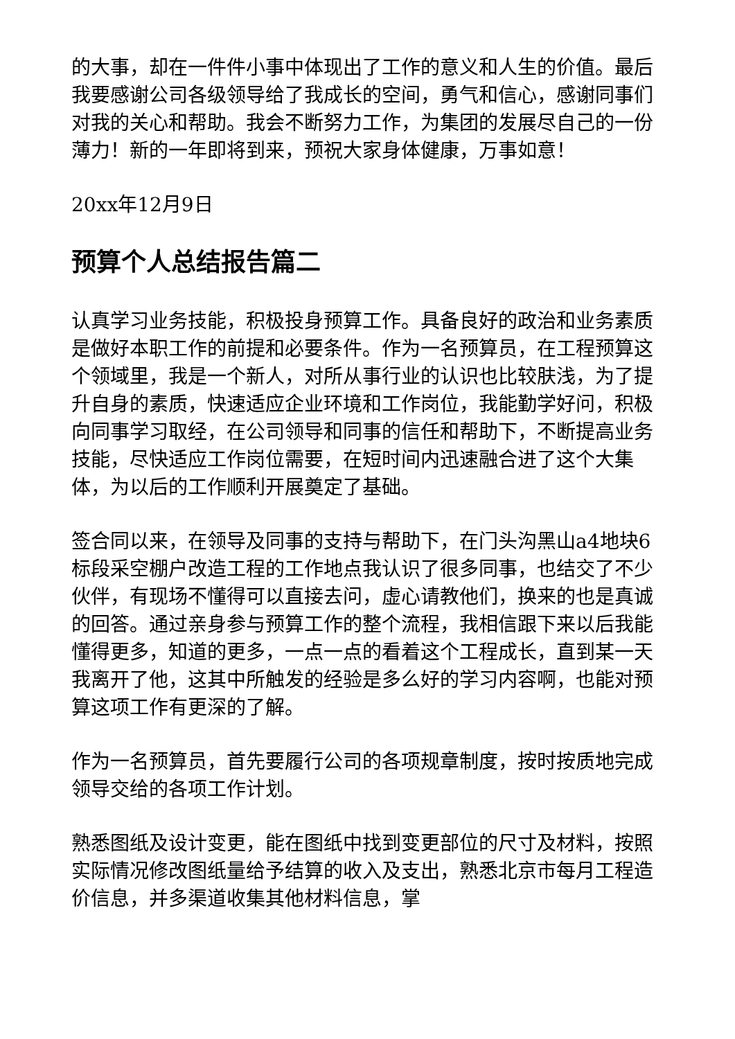的大事，却在一件件小事中体现出了工作的意义和人生的价值。最后我要感谢公司各级领导给了我成长的空间，勇气和信心，感谢同事们对我的关心和帮助。我会不断努力工作，为集团的发展尽自己的一份薄力！新的一年即将到来，预祝大家身体健康，万事如意！
20xx年12月9日
预算个人总结报告篇二
认真学习业务技能，积极投身预算工作。具备良好的政治和业务素质是做好本职工作的前提和必要条件。作为一名预算员，在工程预算这个领域里，我是一个新人，对所从事行业的认识也比较肤浅，为了提升自身的素质，快速适应企业环境和工作岗位，我能勤学好问，积极向同事学习取经，在公司领导和同事的信任和帮助下，不断提高业务技能，尽快适应工作岗位需要，在短时间内迅速融合进了这个大集体，为以后的工作顺利开展奠定了基础。
签合同以来，在领导及同事的支持与帮助下，在门头沟黑山a4地块6标段采空棚户改造工程的工作地点我认识了很多同事，也结交了不少伙伴，有现场不懂得可以直接去问，虚心请教他们，换来的也是真诚的回答。通过亲身参与预算工作的整个流程，我相信跟下来以后我能懂得更多，知道的更多，一点一点的看着这个工程成长，直到某一天我离开了他，这其中所触发的经验是多么好的学习内容啊，也能对预算这项工作有更深的了解。
作为一名预算员，首先要履行公司的各项规章制度，按时按质地完成领导交给的各项工作计划。
熟悉图纸及设计变更，能在图纸中找到变更部位的尺寸及材料，按照实际情况修改图纸量给予结算的收入及支出，熟悉北京市每月工程造价信息，并多渠道收集其他材料信息，掌